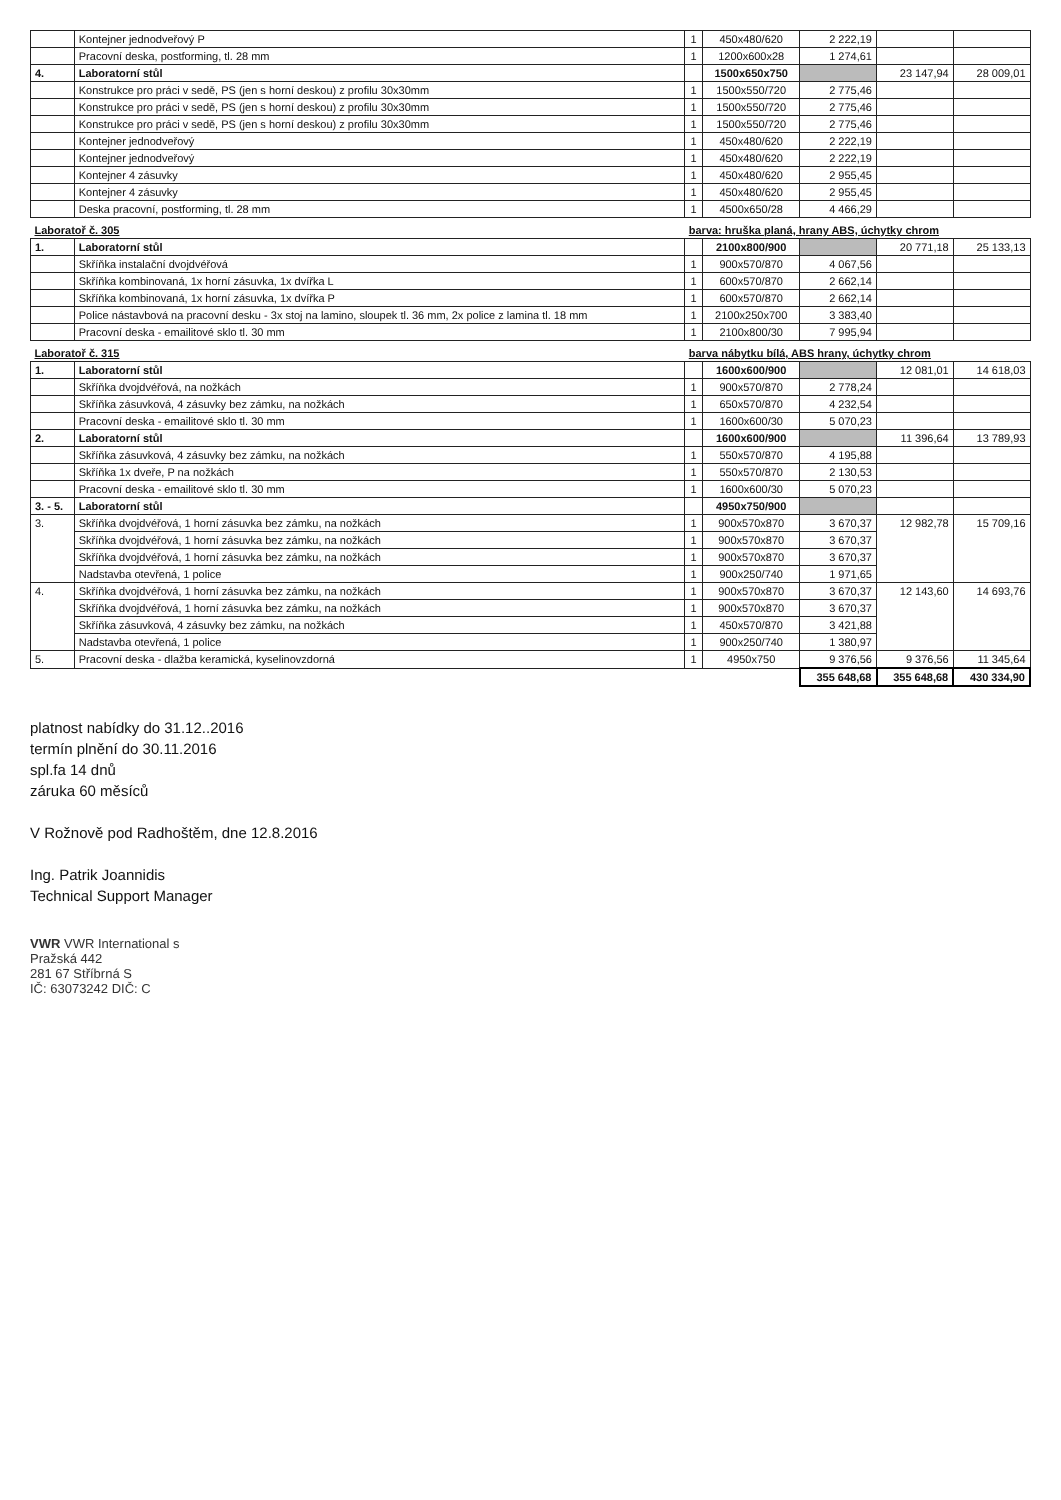| | Kontejner jednodveřový P | 1 | 450x480/620 | 2 222,19 | | |
| | Pracovní deska, postforming, tl. 28 mm | 1 | 1200x600x28 | 1 274,61 | | |
| 4. | Laboratorní stůl | | 1500x650x750 | | 23 147,94 | 28 009,01 |
| | Konstrukce pro práci v sedě, PS (jen s horní deskou) z profilu 30x30mm | 1 | 1500x550/720 | 2 775,46 | | |
| | Konstrukce pro práci v sedě, PS (jen s horní deskou) z profilu 30x30mm | 1 | 1500x550/720 | 2 775,46 | | |
| | Konstrukce pro práci v sedě, PS (jen s horní deskou) z profilu 30x30mm | 1 | 1500x550/720 | 2 775,46 | | |
| | Kontejner jednodveřový | 1 | 450x480/620 | 2 222,19 | | |
| | Kontejner jednodveřový | 1 | 450x480/620 | 2 222,19 | | |
| | Kontejner 4 zásuvky | 1 | 450x480/620 | 2 955,45 | | |
| | Kontejner 4 zásuvky | 1 | 450x480/620 | 2 955,45 | | |
| | Deska pracovní, postforming, tl. 28 mm | 1 | 4500x650/28 | 4 466,29 | | |
| Laboratoř č. 305 | | barva: hruška planá, hrany ABS, úchytky chrom | | | | |
| 1. | Laboratorní stůl | | 2100x800/900 | | 20 771,18 | 25 133,13 |
| | Skříňka instalační dvojdvéřová | 1 | 900x570/870 | 4 067,56 | | |
| | Skříňka kombinovaná, 1x horní zásuvka, 1x dvířka L | 1 | 600x570/870 | 2 662,14 | | |
| | Skříňka kombinovaná, 1x horní zásuvka, 1x dvířka P | 1 | 600x570/870 | 2 662,14 | | |
| | Police nástavbová na pracovní desku - 3x stoj na lamino, sloupek tl. 36 mm, 2x police z lamina tl. 18 mm | 1 | 2100x250x700 | 3 383,40 | | |
| | Pracovní deska - emailitové sklo tl. 30 mm | 1 | 2100x800/30 | 7 995,94 | | |
| Laboratoř č. 315 | | barva nábytku bílá, ABS hrany, úchytky chrom | | | | |
| 1. | Laboratorní stůl | | 1600x600/900 | | 12 081,01 | 14 618,03 |
| | Skříňka dvojdvéřová, na nožkách | 1 | 900x570/870 | 2 778,24 | | |
| | Skříňka zásuvková, 4 zásuvky bez zámku, na nožkách | 1 | 650x570/870 | 4 232,54 | | |
| | Pracovní deska - emailitové sklo tl. 30 mm | 1 | 1600x600/30 | 5 070,23 | | |
| 2. | Laboratorní stůl | | 1600x600/900 | | 11 396,64 | 13 789,93 |
| | Skříňka zásuvková, 4 zásuvky bez zámku, na nožkách | 1 | 550x570/870 | 4 195,88 | | |
| | Skříňka 1x dveře, P na nožkách | 1 | 550x570/870 | 2 130,53 | | |
| | Pracovní deska - emailitové sklo tl. 30 mm | 1 | 1600x600/30 | 5 070,23 | | |
| 3. - 5. | Laboratorní stůl | | 4950x750/900 | | | |
| 3. | Skříňka dvojdvéřová, 1 horní zásuvka bez zámku, na nožkách | 1 | 900x570x870 | 3 670,37 | 12 982,78 | 15 709,16 |
| | Skříňka dvojdvéřová, 1 horní zásuvka bez zámku, na nožkách | 1 | 900x570x870 | 3 670,37 | | |
| | Skříňka dvojdvéřová, 1 horní zásuvka bez zámku, na nožkách | 1 | 900x570x870 | 3 670,37 | | |
| | Nadstavba otevřená, 1 police | 1 | 900x250/740 | 1 971,65 | | |
| 4. | Skříňka dvojdvéřová, 1 horní zásuvka bez zámku, na nožkách | 1 | 900x570x870 | 3 670,37 | 12 143,60 | 14 693,76 |
| | Skříňka dvojdvéřová, 1 horní zásuvka bez zámku, na nožkách | 1 | 900x570x870 | 3 670,37 | | |
| | Skříňka zásuvková, 4 zásuvky bez zámku, na nožkách | 1 | 450x570/870 | 3 421,88 | | |
| | Nadstavba otevřená, 1 police | 1 | 900x250/740 | 1 380,97 | | |
| 5. | Pracovní deska - dlažba keramická, kyselinovzdorná | 1 | 4950x750 | 9 376,56 | 9 376,56 | 11 345,64 |
| | | | | 355 648,68 | 355 648,68 | 430 334,90 |
platnost nabídky do 31.12..2016
termín plnění do 30.11.2016
spl.fa 14 dnů
záruka 60 měsíců
V Rožnově pod Radhoštěm, dne 12.8.2016
Ing. Patrik Joannidis
Technical Support Manager
VWR VWR International s
Pražská 442
281 67 Stříbrná S
IČ: 63073242 DIČ: C